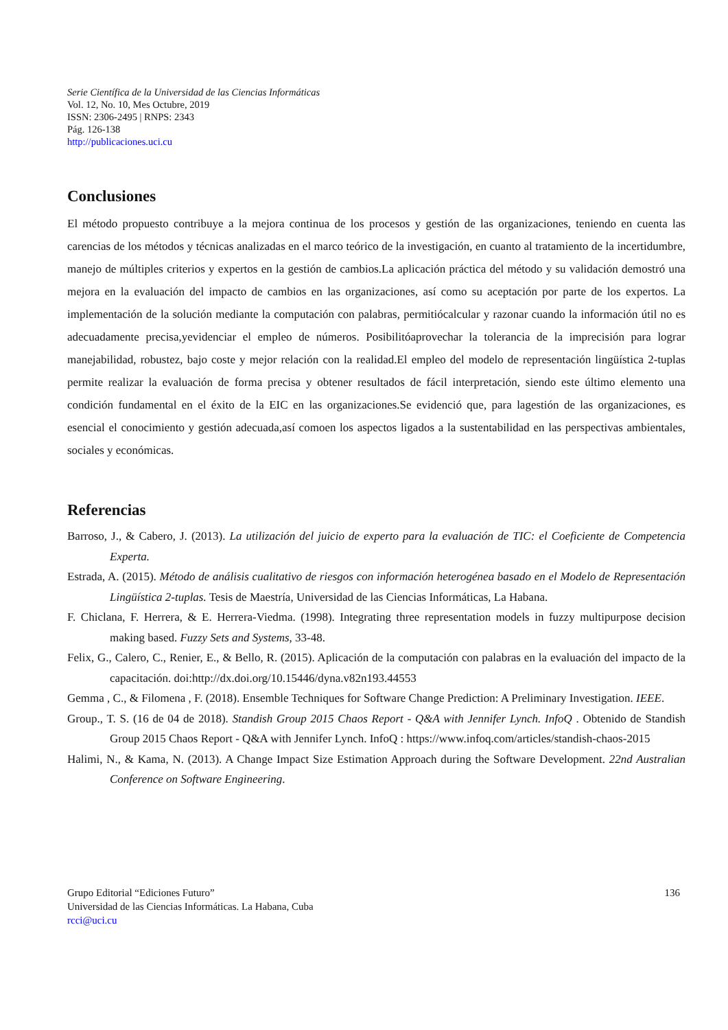Serie Científica de la Universidad de las Ciencias Informáticas
Vol. 12, No. 10, Mes Octubre, 2019
ISSN: 2306-2495 | RNPS: 2343
Pág. 126-138
http://publicaciones.uci.cu
Conclusiones
El método propuesto contribuye a la mejora continua de los procesos y gestión de las organizaciones, teniendo en cuenta las carencias de los métodos y técnicas analizadas en el marco teórico de la investigación, en cuanto al tratamiento de la incertidumbre, manejo de múltiples criterios y expertos en la gestión de cambios.La aplicación práctica del método y su validación demostró una mejora en la evaluación del impacto de cambios en las organizaciones, así como su aceptación por parte de los expertos. La implementación de la solución mediante la computación con palabras, permitiócalcular y razonar cuando la información útil no es adecuadamente precisa,yevidenciar el empleo de números. Posibilitóaprovechar la tolerancia de la imprecisión para lograr manejabilidad, robustez, bajo coste y mejor relación con la realidad.El empleo del modelo de representación lingüística 2-tuplas permite realizar la evaluación de forma precisa y obtener resultados de fácil interpretación, siendo este último elemento una condición fundamental en el éxito de la EIC en las organizaciones.Se evidenció que, para lagestión de las organizaciones, es esencial el conocimiento y gestión adecuada,así comoen los aspectos ligados a la sustentabilidad en las perspectivas ambientales, sociales y económicas.
Referencias
Barroso, J., & Cabero, J. (2013). La utilización del juicio de experto para la evaluación de TIC: el Coeficiente de Competencia Experta.
Estrada, A. (2015). Método de análisis cualitativo de riesgos con información heterogénea basado en el Modelo de Representación Lingüística 2-tuplas. Tesis de Maestría, Universidad de las Ciencias Informáticas, La Habana.
F. Chiclana, F. Herrera, & E. Herrera-Viedma. (1998). Integrating three representation models in fuzzy multipurpose decision making based. Fuzzy Sets and Systems, 33-48.
Felix, G., Calero, C., Renier, E., & Bello, R. (2015). Aplicación de la computación con palabras en la evaluación del impacto de la capacitación. doi:http://dx.doi.org/10.15446/dyna.v82n193.44553
Gemma , C., & Filomena , F. (2018). Ensemble Techniques for Software Change Prediction: A Preliminary Investigation. IEEE.
Group., T. S. (16 de 04 de 2018). Standish Group 2015 Chaos Report - Q&A with Jennifer Lynch. InfoQ . Obtenido de Standish Group 2015 Chaos Report - Q&A with Jennifer Lynch. InfoQ : https://www.infoq.com/articles/standish-chaos-2015
Halimi, N., & Kama, N. (2013). A Change Impact Size Estimation Approach during the Software Development. 22nd Australian Conference on Software Engineering.
Grupo Editorial “Ediciones Futuro”
Universidad de las Ciencias Informáticas. La Habana, Cuba
rcci@uci.cu
136